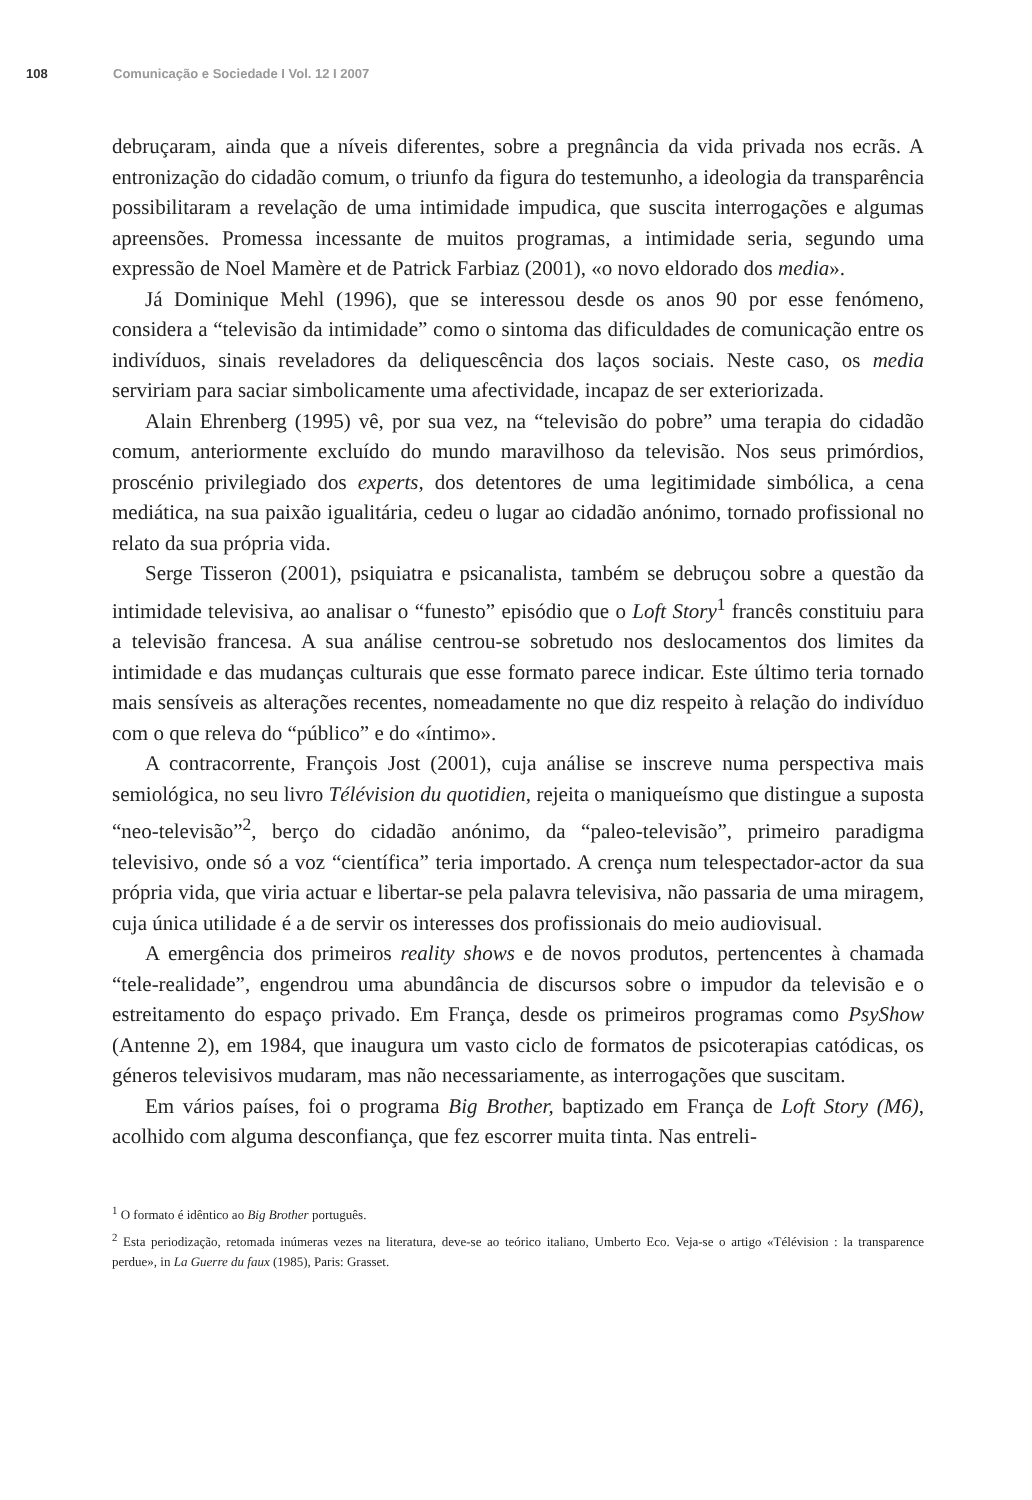108 Comunicação e Sociedade I Vol. 12 I 2007
debruçaram, ainda que a níveis diferentes, sobre a pregnância da vida privada nos ecrãs. A entronização do cidadão comum, o triunfo da figura do testemunho, a ideologia da transparência possibilitaram a revelação de uma intimidade impudica, que suscita interrogações e algumas apreensões. Promessa incessante de muitos programas, a intimidade seria, segundo uma expressão de Noel Mamère et de Patrick Farbiaz (2001), «o novo eldorado dos media».
Já Dominique Mehl (1996), que se interessou desde os anos 90 por esse fenómeno, considera a “televisão da intimidade” como o sintoma das dificuldades de comunicação entre os indivíduos, sinais reveladores da deliquescência dos laços sociais. Neste caso, os media serviriam para saciar simbolicamente uma afectividade, incapaz de ser exteriorizada.
Alain Ehrenberg (1995) vê, por sua vez, na “televisão do pobre” uma terapia do cidadão comum, anteriormente excluído do mundo maravilhoso da televisão. Nos seus primórdios, proscénio privilegiado dos experts, dos detentores de uma legitimidade simbólica, a cena mediática, na sua paixão igualitária, cedeu o lugar ao cidadão anónimo, tornado profissional no relato da sua própria vida.
Serge Tisseron (2001), psiquiatra e psicanalista, também se debruçou sobre a questão da intimidade televisiva, ao analisar o “funesto” episódio que o Loft Story<sup>1</sup> francês constituiu para a televisão francesa. A sua análise centrou-se sobretudo nos deslocamentos dos limites da intimidade e das mudanças culturais que esse formato parece indicar. Este último teria tornado mais sensíveis as alterações recentes, nomeadamente no que diz respeito à relação do indivíduo com o que releva do “público” e do «íntimo».
A contracorrente, François Jost (2001), cuja análise se inscreve numa perspectiva mais semiológica, no seu livro Télévision du quotidien, rejeita o maniqueísmo que distingue a suposta “neo-televisão”<sup>2</sup>, berço do cidadão anónimo, da “paleo-televisão”, primeiro paradigma televisivo, onde só a voz “científica” teria importado. A crença num telespectador-actor da sua própria vida, que viria actuar e libertar-se pela palavra televisiva, não passaria de uma miragem, cuja única utilidade é a de servir os interesses dos profissionais do meio audiovisual.
A emergência dos primeiros reality shows e de novos produtos, pertencentes à chamada “tele-realidade”, engendrou uma abundância de discursos sobre o impudor da televisão e o estreitamento do espaço privado. Em França, desde os primeiros programas como PsyShow (Antenne 2), em 1984, que inaugura um vasto ciclo de formatos de psicoterapias catódicas, os géneros televisivos mudaram, mas não necessariamente, as interrogações que suscitam.
Em vários países, foi o programa Big Brother, baptizado em França de Loft Story (M6), acolhido com alguma desconfiança, que fez escorrer muita tinta. Nas entreli-
<sup>1</sup> O formato é idêntico ao Big Brother português.
<sup>2</sup> Esta periodização, retomada inúmeras vezes na literatura, deve-se ao teórico italiano, Umberto Eco. Veja-se o artigo «Télévision : la transparence perdue», in La Guerre du faux (1985), Paris: Grasset.